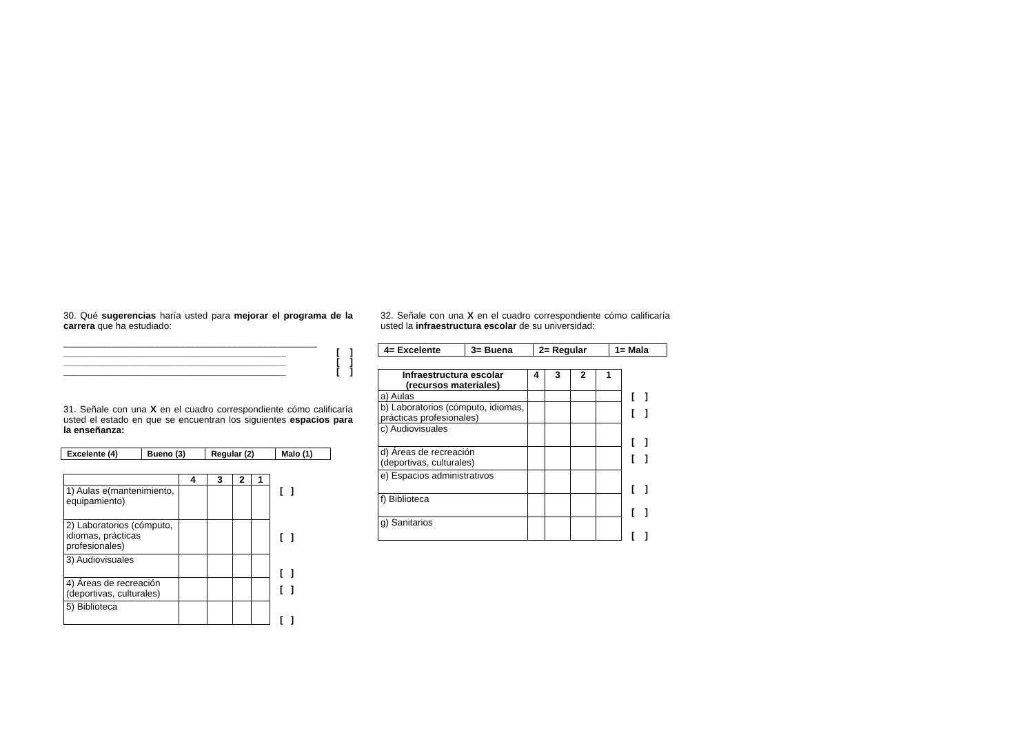30. Qué sugerencias haría usted para mejorar el programa de la carrera que ha estudiado:
_________________________________________________
___________________________________________ [ ]
___________________________________________ [ ]
___________________________________________ [ ]
31. Señale con una X en el cuadro correspondiente cómo calificaría usted el estado en que se encuentran los siguientes espacios para la enseñanza:
| Excelente (4) | Bueno (3) | Regular (2) | Malo (1) |
| | 4 | 3 | 2 | 1 | |
| 1) Aulas e(mantenimiento, equipamiento) | | | | | [ ] |
| 2) Laboratorios (cómputo, idiomas, prácticas profesionales) | | | | | [ ] |
| 3) Audiovisuales | | | | | [ ] |
| 4) Áreas de recreación (deportivas, culturales) | | | | | [ ] |
| 5) Biblioteca | | | | | [ ] |
32. Señale con una X en el cuadro correspondiente cómo calificaría usted la infraestructura escolar de su universidad:
| 4= Excelente | 3= Buena | 2= Regular | 1= Mala |
| Infraestructura escolar (recursos materiales) | 4 | 3 | 2 | 1 | |
| a) Aulas | | | | | [ ] |
| b) Laboratorios (cómputo, idiomas, prácticas profesionales) | | | | | [ ] |
| c) Audiovisuales | | | | | [ ] |
| d) Áreas de recreación (deportivas, culturales) | | | | | [ ] |
| e) Espacios administrativos | | | | | [ ] |
| f) Biblioteca | | | | | [ ] |
| g) Sanitarios | | | | | [ ] |